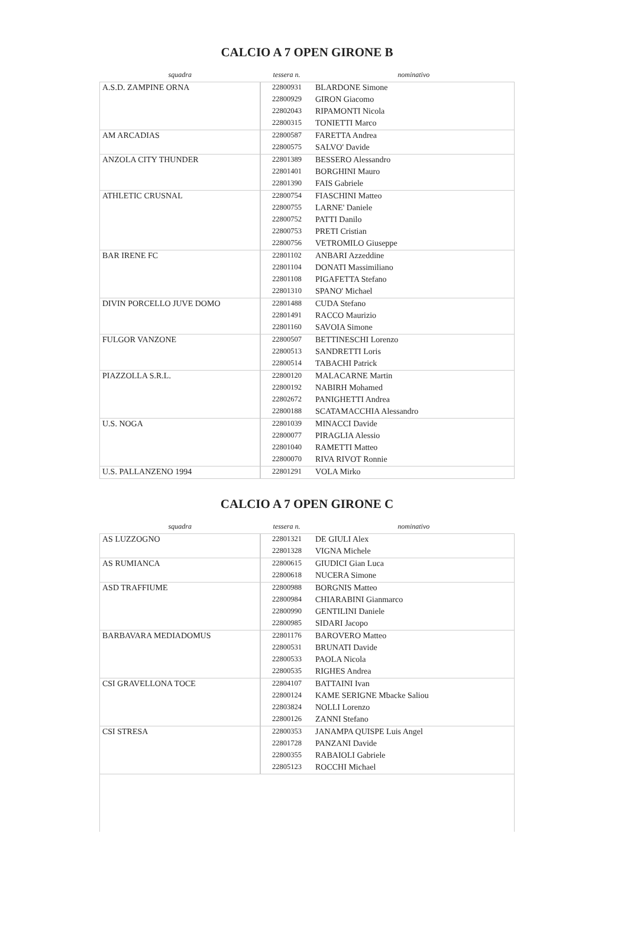CALCIO A 7 OPEN GIRONE B
| squadra | tessera n. | nominativo |
| --- | --- | --- |
| A.S.D. ZAMPINE ORNA | 22800931 | BLARDONE Simone |
| | 22800929 | GIRON Giacomo |
| | 22802043 | RIPAMONTI Nicola |
| | 22800315 | TONIETTI Marco |
| AM ARCADIAS | 22800587 | FARETTA Andrea |
| | 22800575 | SALVO' Davide |
| ANZOLA CITY THUNDER | 22801389 | BESSERO Alessandro |
| | 22801401 | BORGHINI Mauro |
| | 22801390 | FAIS Gabriele |
| ATHLETIC CRUSNAL | 22800754 | FIASCHINI Matteo |
| | 22800755 | LARNE' Daniele |
| | 22800752 | PATTI Danilo |
| | 22800753 | PRETI Cristian |
| | 22800756 | VETROMILO Giuseppe |
| BAR IRENE FC | 22801102 | ANBARI Azzeddine |
| | 22801104 | DONATI Massimiliano |
| | 22801108 | PIGAFETTA Stefano |
| | 22801310 | SPANO' Michael |
| DIVIN PORCELLO JUVE DOMO | 22801488 | CUDA Stefano |
| | 22801491 | RACCO Maurizio |
| | 22801160 | SAVOIA Simone |
| FULGOR VANZONE | 22800507 | BETTINESCHI Lorenzo |
| | 22800513 | SANDRETTI Loris |
| | 22800514 | TABACHI Patrick |
| PIAZZOLLA S.R.L. | 22800120 | MALACARNE Martin |
| | 22800192 | NABIRH Mohamed |
| | 22802672 | PANIGHETTI Andrea |
| | 22800188 | SCATAMACCHIA Alessandro |
| U.S. NOGA | 22801039 | MINACCI Davide |
| | 22800077 | PIRAGLIA Alessio |
| | 22801040 | RAMETTI Matteo |
| | 22800070 | RIVA RIVOT Ronnie |
| U.S. PALLANZENO 1994 | 22801291 | VOLA Mirko |
CALCIO A 7 OPEN GIRONE C
| squadra | tessera n. | nominativo |
| --- | --- | --- |
| AS LUZZOGNO | 22801321 | DE GIULI Alex |
| | 22801328 | VIGNA Michele |
| AS RUMIANCA | 22800615 | GIUDICI Gian Luca |
| | 22800618 | NUCERA Simone |
| ASD TRAFFIUME | 22800988 | BORGNIS Matteo |
| | 22800984 | CHIARABINI Gianmarco |
| | 22800990 | GENTILINI Daniele |
| | 22800985 | SIDARI Jacopo |
| BARBAVARA MEDIADOMUS | 22801176 | BAROVERO Matteo |
| | 22800531 | BRUNATI Davide |
| | 22800533 | PAOLA Nicola |
| | 22800535 | RIGHES Andrea |
| CSI GRAVELLONA TOCE | 22804107 | BATTAINI Ivan |
| | 22800124 | KAME SERIGNE Mbacke Saliou |
| | 22803824 | NOLLI Lorenzo |
| | 22800126 | ZANNI Stefano |
| CSI STRESA | 22800353 | JANAMPA QUISPE Luis Angel |
| | 22801728 | PANZANI Davide |
| | 22800355 | RABAIOLI Gabriele |
| | 22805123 | ROCCHI Michael |